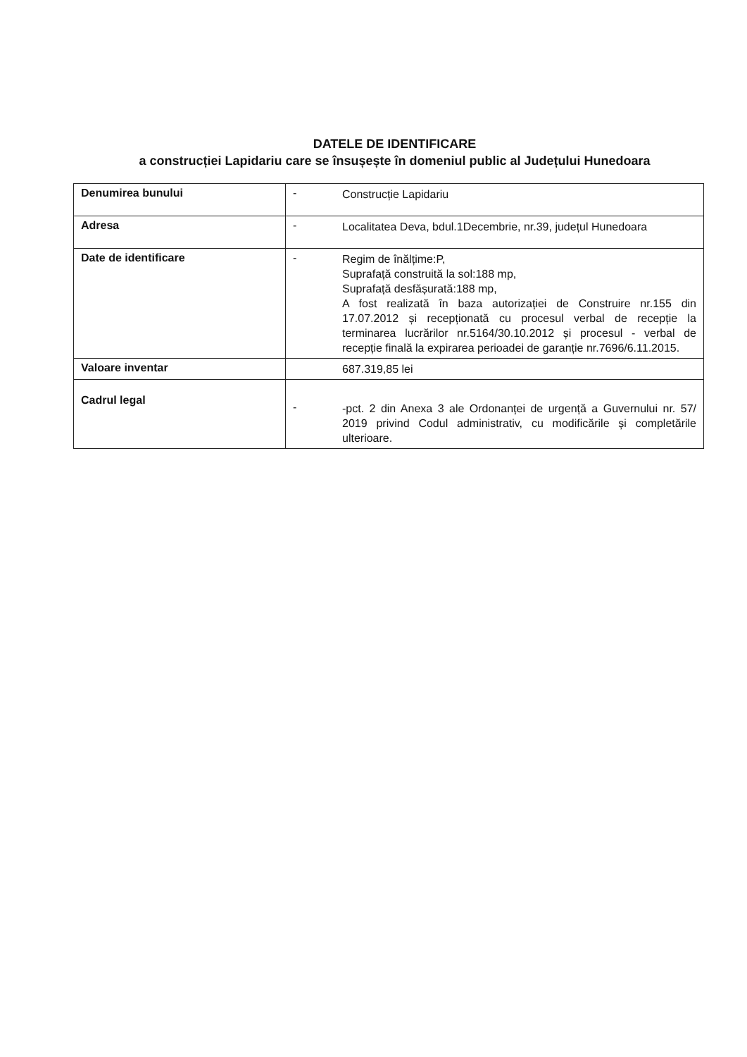DATELE DE IDENTIFICARE
a construcției Lapidariu care se însușește în domeniul public al Județului Hunedoara
| Denumirea bunului | - Construcție Lapidariu |
| Adresa | - Localitatea Deva, bdul.1Decembrie, nr.39, județul Hunedoara |
| Date de identificare | - Regim de înălțime:P, Suprafață construită la sol:188 mp, Suprafață desfășurată:188 mp, A fost realizată în baza autorizației de Construire nr.155 din 17.07.2012 și recepționată cu procesul verbal de recepție la terminarea lucrărilor nr.5164/30.10.2012 și procesul - verbal de recepție finală la expirarea perioadei de garanție nr.7696/6.11.2015. |
| Valoare inventar | 687.319,85 lei |
| Cadrul legal | - -pct. 2 din Anexa 3 ale Ordonanței de urgență a Guvernului nr. 57/ 2019 privind Codul administrativ, cu modificările și completările ulterioare. |